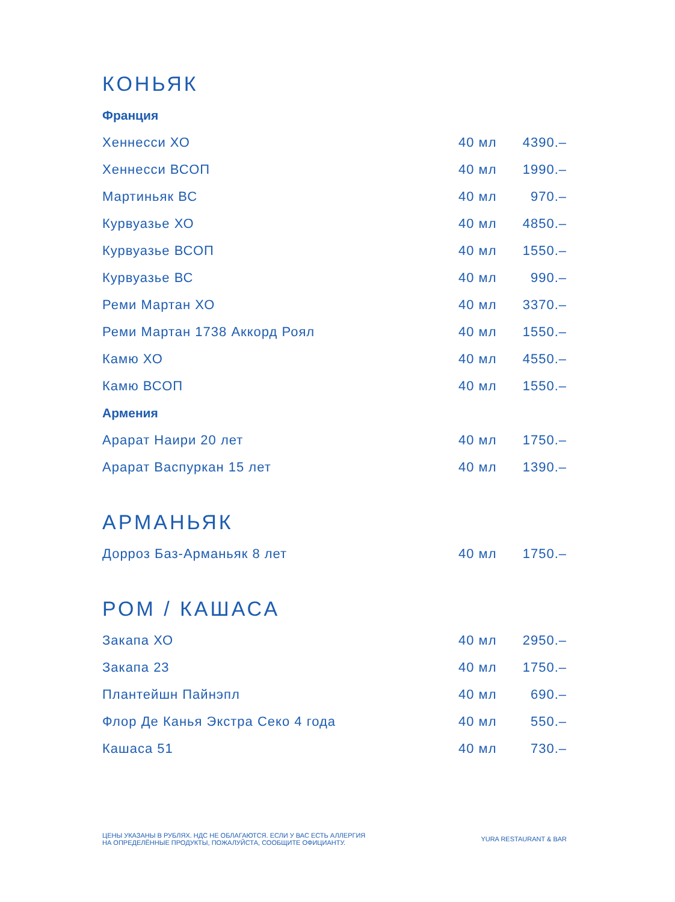КОНЬЯК
Франция
| Хеннесси ХО | 40 мл | 4390.– |
| Хеннесси ВСОП | 40 мл | 1990.– |
| Мартиньяк ВС | 40 мл | 970.– |
| Курвуазье ХО | 40 мл | 4850.– |
| Курвуазье ВСОП | 40 мл | 1550.– |
| Курвуазье ВС | 40 мл | 990.– |
| Реми Мартан ХО | 40 мл | 3370.– |
| Реми Мартан 1738 Аккорд Роял | 40 мл | 1550.– |
| Камю ХО | 40 мл | 4550.– |
| Камю ВСОП | 40 мл | 1550.– |
Армения
| Арарат Наири 20 лет | 40 мл | 1750.– |
| Арарат Васпуркан 15 лет | 40 мл | 1390.– |
АРМАНЬЯК
| Дорроз Баз-Арманьяк 8 лет | 40 мл | 1750.– |
РОМ / КАШАСА
| Закапа ХО | 40 мл | 2950.– |
| Закапа 23 | 40 мл | 1750.– |
| Плантейшн Пайнэпл | 40 мл | 690.– |
| Флор Де Канья Экстра Секо 4 года | 40 мл | 550.– |
| Кашаса 51 | 40 мл | 730.– |
ЦЕНЫ УКАЗАНЫ В РУБЛЯХ. НДС НЕ ОБЛАГАЮТСЯ. ЕСЛИ У ВАС ЕСТЬ АЛЛЕРГИЯ
НА ОПРЕДЕЛЁННЫЕ ПРОДУКТЫ, ПОЖАЛУЙСТА, СООБЩИТЕ ОФИЦИАНТУ.
YURA RESTAURANT & BAR